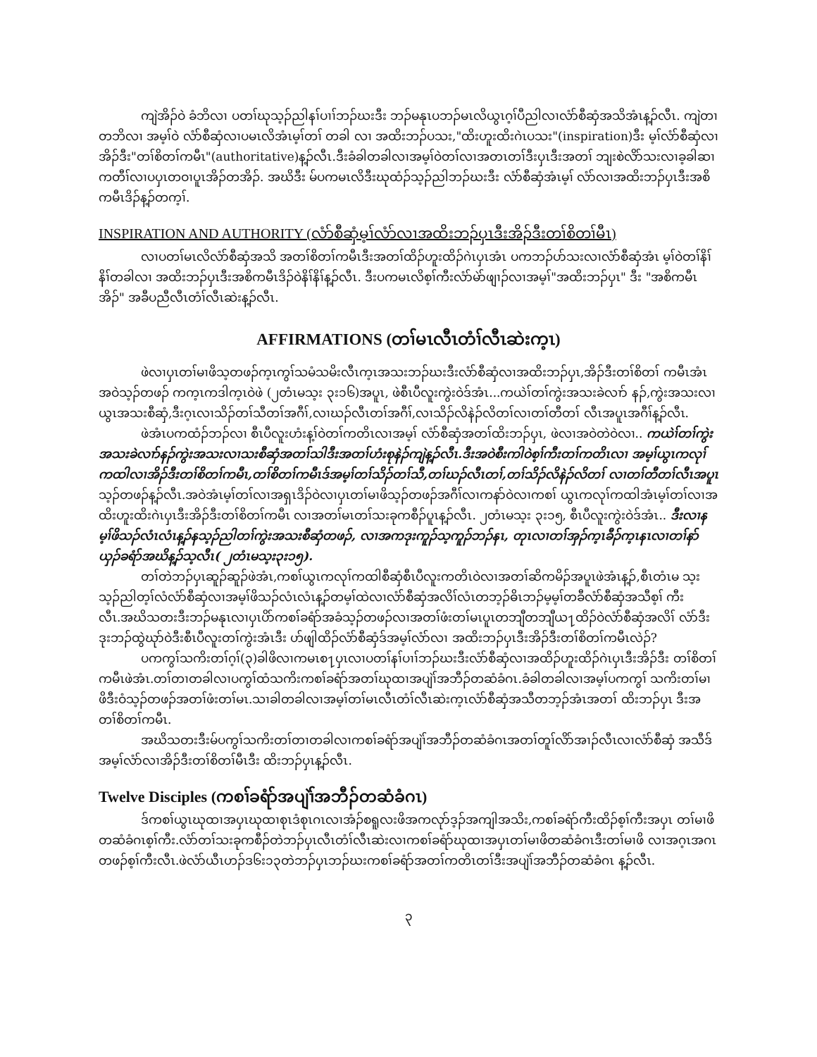ကျဲအိၣ်ဝဲ ခံဘိလၢ ပတၢ်ဃုသ့ၣ်ညါနၢ်ပၢၢ်ဘၣ်ဃးဒီး ဘၣ်မနုၤပဘၣ်မၤလိယွၤဂ့ၢ်ပီညါလၢလံာ်စီဆှံအသိအံၤန့ၣ်လီၤ. ကျဲတၢတဘိလၢ အမ့ၢ်ဝဲ လံာ်စီဆှံလၢပမၤလိအံၤမ့ၢ်တၢ် တခါ လၢ အထိးဘၣ်ပသး,"ထိးဟူးထိးဂဲၤပသး"(inspiration)ဒီး မ့ၢ်လံာ်စီဆှံလၢအိၣ်ဒီး"တၢ်စိတၢ်ကမီၤ"(authoritative)န့ၣ်လီၤ.ဒီးခံခါတခါလၢအမ့ၢ်ဝဲတၢ်လၢအတၤတၢ်ဒီးပှၤဒီးအတၢ် ဘျးစဲလိာ်သးလၢခ့ခါဆၢကတီၢ်လၢပပှၤတဝၢပူၤအိၣ်တအိၣ်. အဃိဒီး မ်ပကမၤလိဒီးဃုထံၣ်သ့ၣ်ညါဘၣ်ဃးဒီး လံာ်စီဆှံအံၤမ့ၢ် လံာ်လၢအထိးဘၣ်ပှၤဒီးအစိကမီၤဒိၣ်န့ၣ်တက့ၢ်.
INSPIRATION AND AUTHORITY (လံာ်စီဆှံမ့ၢ်လံာ်လၢအထိးဘၣ်ပှၤဒီးအိၣ်ဒီးတၢ်စိတၢ်မီၤ)
လၢပတၢ်မၤလိလံာ်စီဆှံအသိ အတၢ်စိတၢ်ကမီၤဒီးအတၢ်ထိၣ်ဟူးထိၣ်ဂဲၤပှၤအံၤ ပကဘၣ်ပာ်သးလၢလံာ်စီဆှံအံၤ မ့ၢ်ဝဲတၢ်နိၢ်နိၢ်တခါလၢ အထိးဘၣ်ပှၤဒီးအစိကမီၤဒိၣ်ဝဲနိၢ်နိၢ်န့ၣ်လီၤ. ဒီးပကမၤလိစ့ၢ်ကီးလံာ်မဲာ်ဖျၢၣ်လၢအမ့ၢ်"အထိးဘၣ်ပှၤ" ဒီး "အစိကမီၤအိၣ်" အခီပညီလီၤတံၢ်လီၤဆဲးန့ၣ်လီၤ.
AFFIRMATIONS (တၢ်မၤလီၤတံၢ်လီၤဆဲးက့ၤ)
ဖဲလၢပှၤတၢ်မၢဖိသ့တဖၣ်က့ၤကွၢ်သမံသမိးလီၤက့ၤအသးဘၣ်ဃးဒီးလံာ်စီဆှံလၢအထိးဘၣ်ပှၤ,အိၣ်ဒီးတၢ်စိတၢ် ကမီၤအံၤ အဝဲသ့ၣ်တဖၣ် ကက့ၤကဒါက့ၤဝဲဖဲ (၂တံၤမသ့း ၃း၁၆)အပူၤ, ဖဲစီၤပီလူးကွဲးဝဲဒ်အံၤ...ကယဲၢ်တၢ်ကွဲးအသးခဲလၢာ် နၣ်,ကွဲးအသးလၢယွၤအသးစီဆှံ,ဒီးဂ့ၤလၢသိၣ်တၢ်သီတၢ်အဂီၢ်,လၢဃၣ်လီၤတၢ်အဂီၢ်,လၢသိၣ်လိနဲၣ်လိတၢ်လၢတၢ်တီတၢ် လီၤအပူၤအဂီၢ်န့ၣ်လီၤ.
ဖဲအံၤပကထံၣ်ဘၣ်လၢ စီၤပီလူးဟံးန့ၢ်ဝဲတၢ်ကတိၤလၢအမ့ၢ် လံာ်စီဆှံအတၢ်ထိးဘၣ်ပှၤ, ဖဲလၢအဝဲတဲဝဲလၢ.. ကယဲၢ်တၢ်ကွဲးအသးခဲလၢာ်နၣ်ကွဲးအသးလၢသးစီဆှံအတၢ်သါဒီးအတၢ်ဟံးစုနဲၣ်ကျဲန့ၣ်လီၤ.ဒီးအဝဲစီးကါဝဲစ့ၢ်ကီးတၢ်ကတိၤလၢ အမ့ၢ်ယွၤကလုၢ်ကထါလၢအိၣ်ဒီးတၢ်စိတၢ်ကမီၤ,တၢ်စိတၢ်ကမီၤဒ်အမ့ၢ်တၢ်သိၣ်တၢ်သီ,တၢ်ဃၣ်လီၤတၢ်,တၢ်သိၣ်လိနဲၣ်လိတၢ် လၢတၢ်တီတၢ်လီၤအပူၤသ့ၣ်တဖၣ်န့ၣ်လီၤ.အဝဲအံၤမ့ၢ်တၢ်လၢအရှၤဒိၣ်ဝဲလၢပှၤတၢ်မၢဖိသ့ၣ်တဖၣ်အဂီၢ်လၢကနာ်ဝဲလၢကစၢ် ယွၤကလုၢ်ကထါအံၤမ့ၢ်တၢ်လၢအထိးဟူးထိးဂဲၤပှၤဒီးအိၣ်ဒီးတၢ်စိတၢ်ကမီၤ လၢအတၢ်မၤတၢ်သးခုကစီၣ်ပူၤန့ၣ်လီၤ. ၂တံၤမသ့း ၃း၁၅, စီၤပီလူးကွဲးဝဲဒ်အံၤ.. ဒီးလၢနမ့ၢ်ဖိသၣ်လံၤလံၤန့ၣ်နသ့ၣ်ညါတၢ်ကွဲးအသးစီဆှံတဖၣ်, လၢအကဒုးကူၣ်သ့ကူၣ်ဘၣ်နၤ, တုၤလၢတၢ်အှၣ်က့ၤခီၣ်က့ၤနၤလၢတၢ်နာ်ယှၣ်ခရံာ်အဃိန့ၣ်သ့လီၤ( ၂တံၤမသ့း၃း၁၅).
တၢ်တဲဘၣ်ပှၤဆူၣ်ဆူၣ်ဖဲအံၤ,ကစၢ်ယွၤကလုၢ်ကထါစီဆှံစီၤပီလူးကတိၤဝဲလၢအတၢ်ဆိကမိၣ်အပူၤဖဲအံၤန့ၣ်,စီၤတံၤမ သ့းသ့ၣ်ညါတ့ၢ်လံလံာ်စီဆှံလၢအမ့ၢ်ဖိသၣ်လံၤလံၤန့ၣ်တမ့ၢ်ထဲလၢလံာ်စီဆှံအလိၢ်လံၤတဘ့ၣ်ဓိၤဘၣ်မ့မ့ၢ်တခီလံာ်စီဆှံအသီစ့ၢ် ကီးလီၤ.အဃိသတးဒီးဘၣ်မနုၤလၢပှၤပိာ်ကစၢ်ခရံာ်အခံသ့ၣ်တဖၣ်လၢအတၢ်ဖံးတၢ်မၤပူၤတဘျီတဘျီယ႑ထိၣ်ဝဲလံာ်စီဆှံအလိၢ် လံာ်ဒီးဒုးဘၣ်ထွဲဃုာ်ဝဲဒီးစီၤပီလူးတၢ်ကွဲးအံၤဒီး ဟ်ဖျါထိၣ်လံာ်စီဆှံဒ်အမ့ၢ်လံာ်လၢ အထိးဘၣ်ပှၤဒီးအိၣ်ဒီးတၢ်စိတၢ်ကမီၤလဲၣ်?
ပကကွၢ်သကိးတၢ်ဂ့ၢ်(၃)ခါဖိလၢကမၤစ႑ပှၤလၢပတၢ်နၢ်ပၢၢ်ဘၣ်ဃးဒီးလံာ်စီဆှံလၢအထိၣ်ဟူးထိၣ်ဂဲၤပှၤဒီးအိၣ်ဒီး တၢ်စိတၢ်ကမီၤဖဲအံၤ.တၢ်တၢတခါလၢပကွၢ်ထံသကိးကစၢ်ခရံာ်အတၢ်ဃုထၢအပျဲၢ်အဘီၣ်တဆံခံဂၤ.ခံခါတခါလၢအမ့ၢ်ပကကွၢ် သကိးတၢ်မၢဖိဒီးဝံသ့ၣ်တဖၣ်အတၢ်ဖံးတၢ်မၤ.သၢခါတခါလၢအမ့ၢ်တၢ်မၤလီၤတံၢ်လီၤဆဲးက့ၤလံာ်စီဆှံအသီတဘ့ၣ်အံၤအတၢ် ထိးဘၣ်ပှၤ ဒီးအတၢ်စိတၢ်ကမီၤ.
အဃိသတးဒီးမ်ပကွၢ်သကိးတၢ်တၢတခါလၢကစၢ်ခရံာ်အပျဲၢ်အဘီၣ်တဆံခံဂၤအတၢ်တူၢ်လိာ်အၢၣ်လီၤလၢလံာ်စီဆှံ အသီဒ်အမ့ၢ်လံာ်လၢအိၣ်ဒီးတၢ်စိတၢ်မီၤဒီး ထိးဘၣ်ပှၤန့ၣ်လီၤ.
Twelve Disciples (ကစၢ်ခရံာ်အပျဲၢ်အဘီၣ်တဆံခံဂၤ)
ဒ်ကစၢ်ယွၤဃုထၢအပှၤဃုထၢစုၤဒံစုၤဂၤလၢအံၣ်စရူလးဖိအကလုာ်ဒ့ၣ်အကျါအသိး,ကစၢ်ခရံာ်ကီးထိၣ်စ့ၢ်ကီးအပှၤ တၢ်မၢဖိတဆံခံဂၤစ့ၢ်ကီး.လံာ်တၢ်သးခုကစီၣ်တဲဘၣ်ပှၤလီၤတံၢ်လီၤဆဲးလၢကစၢ်ခရံာ်ဃုထၢအပှၤတၢ်မၢဖိတဆံခံဂၤဒီးတၢ်မၢဖိ လၢအဂ့ၤအဂၤတဖၣ်စ့ၢ်ကီးလီၤ.ဖဲလံာ်ယီၤဟၣ်ဒ၆း၁၃တဲဘၣ်ပှၤဘၣ်ဃးကစၢ်ခရံာ်အတၢ်ကတိၤတၢ်ဒီးအပျဲၢ်အဘီၣ်တဆံခံဂၤ န့ၣ်လီၤ.
၃